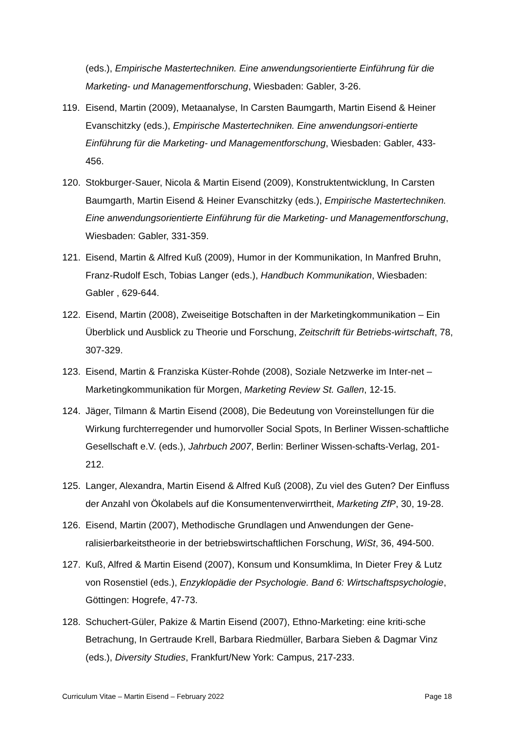(eds.), Empirische Mastertechniken. Eine anwendungsorientierte Einführung für die Marketing- und Managementforschung, Wiesbaden: Gabler, 3-26.
119. Eisend, Martin (2009), Metaanalyse, In Carsten Baumgarth, Martin Eisend & Heiner Evanschitzky (eds.), Empirische Mastertechniken. Eine anwendungsori-entierte Einführung für die Marketing- und Managementforschung, Wiesbaden: Gabler, 433-456.
120. Stokburger-Sauer, Nicola & Martin Eisend (2009), Konstruktentwicklung, In Carsten Baumgarth, Martin Eisend & Heiner Evanschitzky (eds.), Empirische Mastertechniken. Eine anwendungsorientierte Einführung für die Marketing- und Managementforschung, Wiesbaden: Gabler, 331-359.
121. Eisend, Martin & Alfred Kuß (2009), Humor in der Kommunikation, In Manfred Bruhn, Franz-Rudolf Esch, Tobias Langer (eds.), Handbuch Kommunikation, Wiesbaden: Gabler , 629-644.
122. Eisend, Martin (2008), Zweiseitige Botschaften in der Marketingkommunikation – Ein Überblick und Ausblick zu Theorie und Forschung, Zeitschrift für Betriebs-wirtschaft, 78, 307-329.
123. Eisend, Martin & Franziska Küster-Rohde (2008), Soziale Netzwerke im Inter-net – Marketingkommunikation für Morgen, Marketing Review St. Gallen, 12-15.
124. Jäger, Tilmann & Martin Eisend (2008), Die Bedeutung von Voreinstellungen für die Wirkung furchterregender und humorvoller Social Spots, In Berliner Wissen-schaftliche Gesellschaft e.V. (eds.), Jahrbuch 2007, Berlin: Berliner Wissen-schafts-Verlag, 201-212.
125. Langer, Alexandra, Martin Eisend & Alfred Kuß (2008), Zu viel des Guten? Der Einfluss der Anzahl von Ökolabels auf die Konsumentenverwirrtheit, Marketing ZfP, 30, 19-28.
126. Eisend, Martin (2007), Methodische Grundlagen und Anwendungen der Gene-ralisierbarkeitstheorie in der betriebswirtschaftlichen Forschung, WiSt, 36, 494-500.
127. Kuß, Alfred & Martin Eisend (2007), Konsum und Konsumklima, In Dieter Frey & Lutz von Rosenstiel (eds.), Enzyklopädie der Psychologie. Band 6: Wirtschaftspsychologie, Göttingen: Hogrefe, 47-73.
128. Schuchert-Güler, Pakize & Martin Eisend (2007), Ethno-Marketing: eine kriti-sche Betrachung, In Gertraude Krell, Barbara Riedmüller, Barbara Sieben & Dagmar Vinz (eds.), Diversity Studies, Frankfurt/New York: Campus, 217-233.
Curriculum Vitae – Martin Eisend – February 2022 Page 18